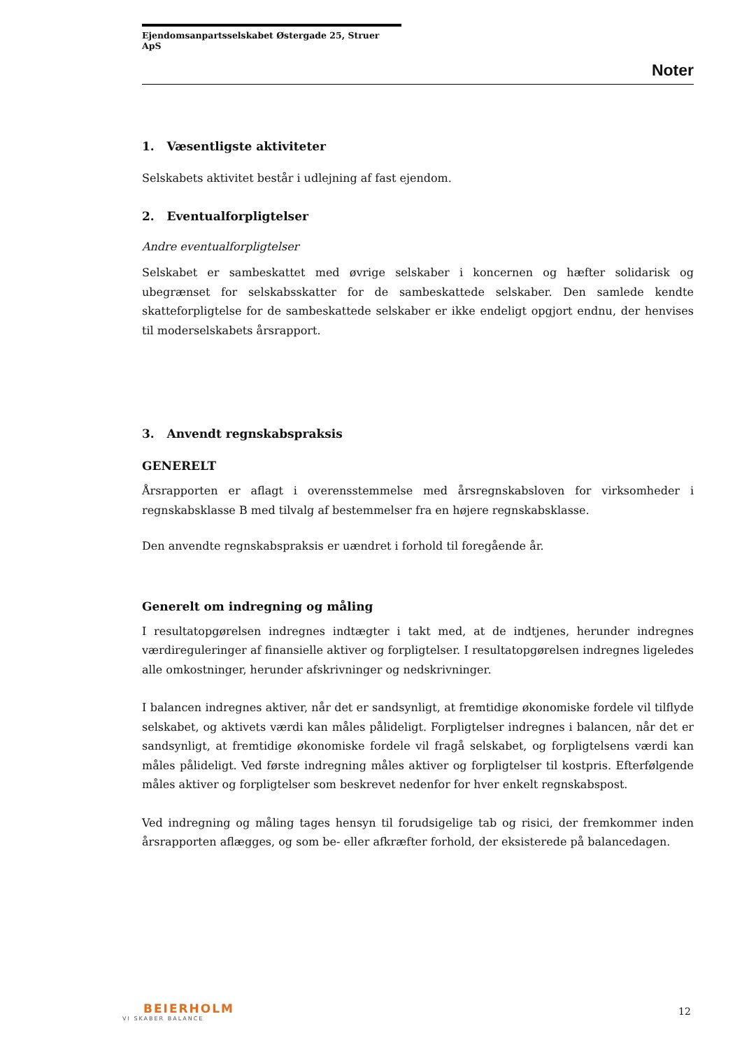Ejendomsanpartsselskabet Østergade 25, Struer ApS
Noter
1. Væsentligste aktiviteter
Selskabets aktivitet består i udlejning af fast ejendom.
2. Eventualforpligtelser
Andre eventualforpligtelser
Selskabet er sambeskattet med øvrige selskaber i koncernen og hæfter solidarisk og ubegrænset for selskabsskatter for de sambeskattede selskaber. Den samlede kendte skatteforpligtelse for de sambeskattede selskaber er ikke endeligt opgjort endnu, der henvises til moderselskabets årsrapport.
3. Anvendt regnskabspraksis
GENERELT
Årsrapporten er aflagt i overensstemmelse med årsregnskabsloven for virksomheder i regnskabsklasse B med tilvalg af bestemmelser fra en højere regnskabsklasse.
Den anvendte regnskabspraksis er uændret i forhold til foregående år.
Generelt om indregning og måling
I resultatopgørelsen indregnes indtægter i takt med, at de indtjenes, herunder indregnes værdireguleringer af finansielle aktiver og forpligtelser. I resultatopgørelsen indregnes ligeledes alle omkostninger, herunder afskrivninger og nedskrivninger.
I balancen indregnes aktiver, når det er sandsynligt, at fremtidige økonomiske fordele vil tilflyde selskabet, og aktivets værdi kan måles pålideligt. Forpligtelser indregnes i balancen, når det er sandsynligt, at fremtidige økonomiske fordele vil fragå selskabet, og forpligtelsens værdi kan måles pålideligt. Ved første indregning måles aktiver og forpligtelser til kostpris. Efterfølgende måles aktiver og forpligtelser som beskrevet nedenfor for hver enkelt regnskabspost.
Ved indregning og måling tages hensyn til forudsigelige tab og risici, der fremkommer inden årsrapporten aflægges, og som be- eller afkræfter forhold, der eksisterede på balancedagen.
BEIERHOLM
VI SKABER BALANCE
12